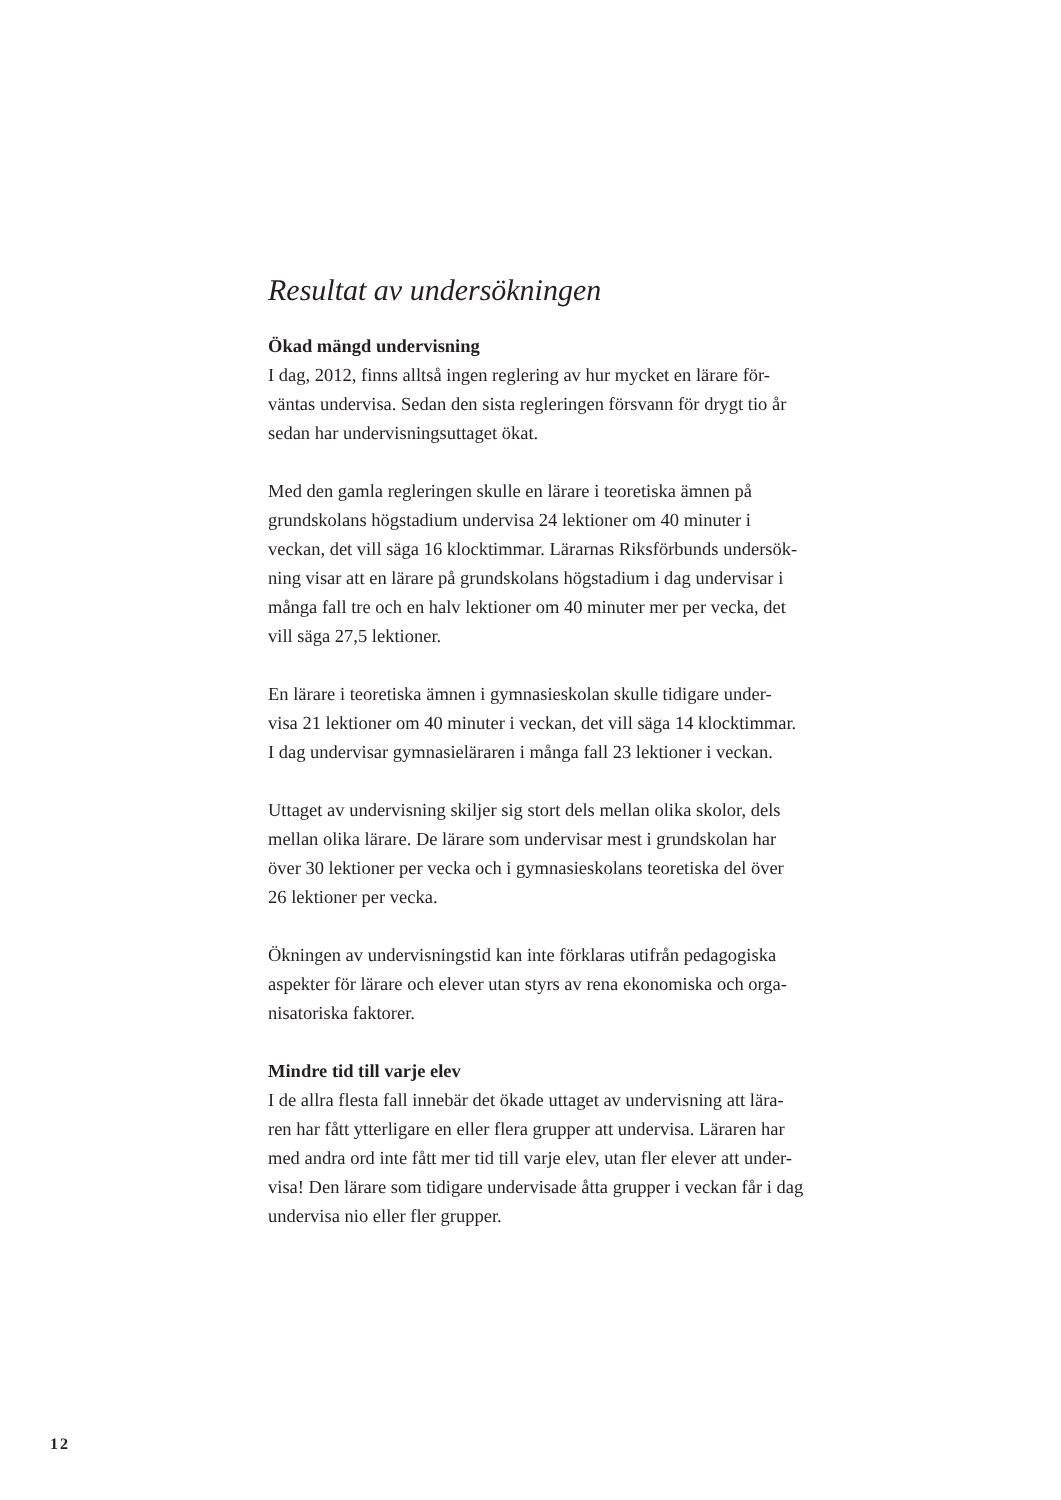Resultat av undersökningen
Ökad mängd undervisning
I dag, 2012, finns alltså ingen reglering av hur mycket en lärare för-
väntas undervisa. Sedan den sista regleringen försvann för drygt tio år
sedan har undervisningsuttaget ökat.
Med den gamla regleringen skulle en lärare i teoretiska ämnen på
grundskolans högstadium undervisa 24 lektioner om 40 minuter i
veckan, det vill säga 16 klocktimmar. Lärarnas Riksförbunds undersök-
ning visar att en lärare på grundskolans högstadium i dag undervisar i
många fall tre och en halv lektioner om 40 minuter mer per vecka, det
vill säga 27,5 lektioner.
En lärare i teoretiska ämnen i gymnasieskolan skulle tidigare under-
visa 21 lektioner om 40 minuter i veckan, det vill säga 14 klocktimmar.
I dag undervisar gymnasieläraren i många fall 23 lektioner i veckan.
Uttaget av undervisning skiljer sig stort dels mellan olika skolor, dels
mellan olika lärare. De lärare som undervisar mest i grundskolan har
över 30 lektioner per vecka och i gymnasieskolans teoretiska del över
26 lektioner per vecka.
Ökningen av undervisningstid kan inte förklaras utifrån pedagogiska
aspekter för lärare och elever utan styrs av rena ekonomiska och orga-
nisatoriska faktorer.
Mindre tid till varje elev
I de allra flesta fall innebär det ökade uttaget av undervisning att lära-
ren har fått ytterligare en eller flera grupper att undervisa. Läraren har
med andra ord inte fått mer tid till varje elev, utan fler elever att under-
visa! Den lärare som tidigare undervisade åtta grupper i veckan får i dag
undervisa nio eller fler grupper.
12